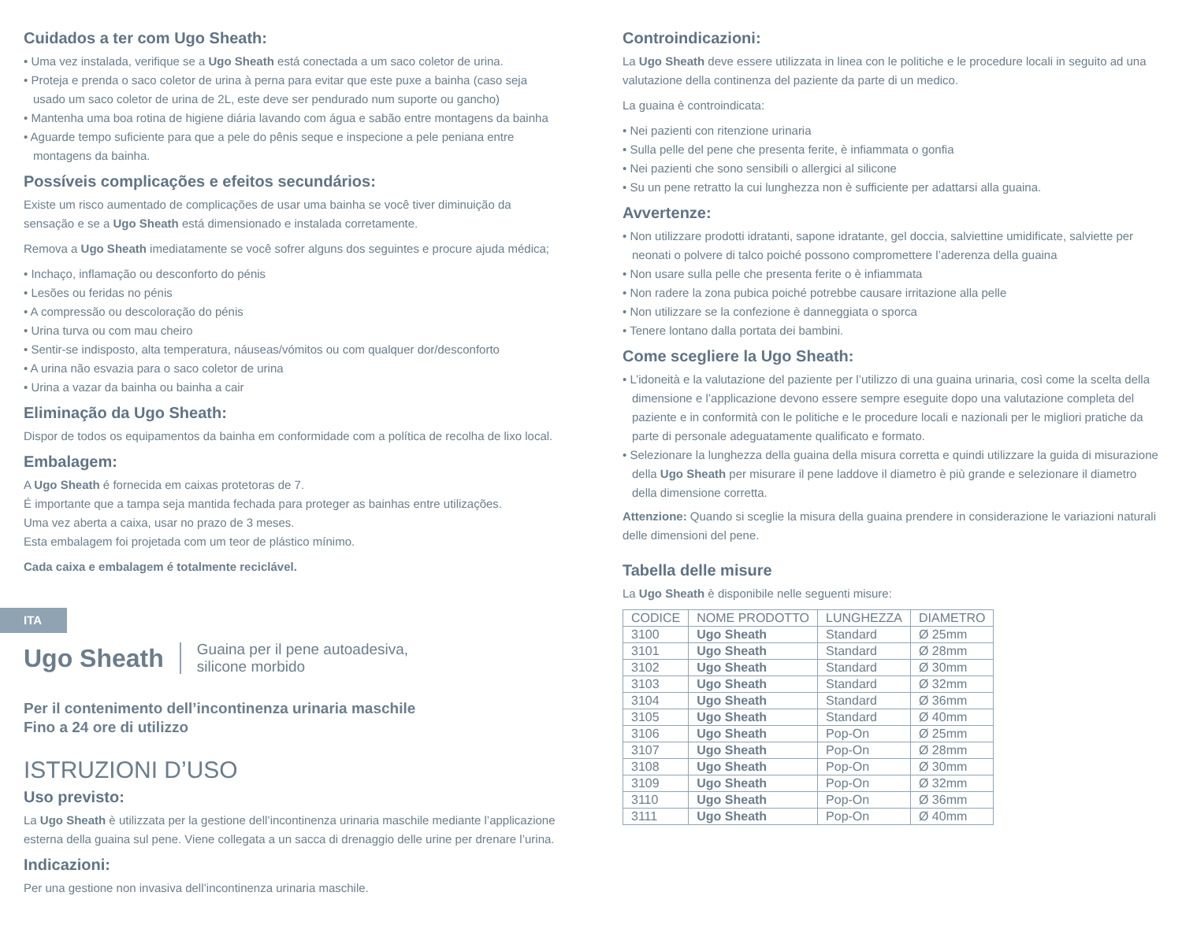Cuidados a ter com Ugo Sheath:
• Uma vez instalada, verifique se a Ugo Sheath está conectada a um saco coletor de urina.
• Proteja e prenda o saco coletor de urina à perna para evitar que este puxe a bainha (caso seja usado um saco coletor de urina de 2L, este deve ser pendurado num suporte ou gancho)
• Mantenha uma boa rotina de higiene diária lavando com água e sabão entre montagens da bainha
• Aguarde tempo suficiente para que a pele do pênis seque e inspecione a pele peniana entre montagens da bainha.
Possíveis complicações e efeitos secundários:
Existe um risco aumentado de complicações de usar uma bainha se você tiver diminuição da sensação e se a Ugo Sheath está dimensionado e instalada corretamente.
Remova a Ugo Sheath imediatamente se você sofrer alguns dos seguintes e procure ajuda médica;
• Inchaço, inflamação ou desconforto do pénis
• Lesões ou feridas no pénis
• A compressão ou descoloração do pénis
• Urina turva ou com mau cheiro
• Sentir-se indisposto, alta temperatura, náuseas/vómitos ou com qualquer dor/desconforto
• A urina não esvazia para o saco coletor de urina
• Urina a vazar da bainha ou bainha a cair
Eliminação da Ugo Sheath:
Dispor de todos os equipamentos da bainha em conformidade com a política de recolha de lixo local.
Embalagem:
A Ugo Sheath é fornecida em caixas protetoras de 7.
É importante que a tampa seja mantida fechada para proteger as bainhas entre utilizações.
Uma vez aberta a caixa, usar no prazo de 3 meses.
Esta embalagem foi projetada com um teor de plástico mínimo.
Cada caixa e embalagem é totalmente reciclável.
ITA
Ugo Sheath Guaina per il pene autoadesiva,
silicone morbido
Per il contenimento dell’incontinenza urinaria maschile
Fino a 24 ore di utilizzo
ISTRUZIONI D’USO
Uso previsto:
La Ugo Sheath è utilizzata per la gestione dell’incontinenza urinaria maschile mediante l’applicazione esterna della guaina sul pene. Viene collegata a un sacca di drenaggio delle urine per drenare l’urina.
Indicazioni:
Per una gestione non invasiva dell’incontinenza urinaria maschile.
Controindicazioni:
La Ugo Sheath deve essere utilizzata in linea con le politiche e le procedure locali in seguito ad una valutazione della continenza del paziente da parte di un medico.
La guaina è controindicata:
• Nei pazienti con ritenzione urinaria
• Sulla pelle del pene che presenta ferite, è infiammata o gonfia
• Nei pazienti che sono sensibili o allergici al silicone
• Su un pene retratto la cui lunghezza non è sufficiente per adattarsi alla guaina.
Avvertenze:
• Non utilizzare prodotti idratanti, sapone idratante, gel doccia, salviettine umidificate, salviette per neonati o polvere di talco poiché possono compromettere l’aderenza della guaina
• Non usare sulla pelle che presenta ferite o è infiammata
• Non radere la zona pubica poiché potrebbe causare irritazione alla pelle
• Non utilizzare se la confezione è danneggiata o sporca
• Tenere lontano dalla portata dei bambini.
Come scegliere la Ugo Sheath:
• L’idoneità e la valutazione del paziente per l’utilizzo di una guaina urinaria, così come la scelta della dimensione e l’applicazione devono essere sempre eseguite dopo una valutazione completa del paziente e in conformità con le politiche e le procedure locali e nazionali per le migliori pratiche da parte di personale adeguatamente qualificato e formato.
• Selezionare la lunghezza della guaina della misura corretta e quindi utilizzare la guida di misurazione della Ugo Sheath per misurare il pene laddove il diametro è più grande e selezionare il diametro della dimensione corretta.
Attenzione: Quando si sceglie la misura della guaina prendere in considerazione le variazioni naturali delle dimensioni del pene.
Tabella delle misure
La Ugo Sheath è disponibile nelle seguenti misure:
| CODICE | NOME PRODOTTO | LUNGHEZZA | DIAMETRO |
| --- | --- | --- | --- |
| 3100 | Ugo Sheath | Standard | Ø 25mm |
| 3101 | Ugo Sheath | Standard | Ø 28mm |
| 3102 | Ugo Sheath | Standard | Ø 30mm |
| 3103 | Ugo Sheath | Standard | Ø 32mm |
| 3104 | Ugo Sheath | Standard | Ø 36mm |
| 3105 | Ugo Sheath | Standard | Ø 40mm |
| 3106 | Ugo Sheath | Pop-On | Ø 25mm |
| 3107 | Ugo Sheath | Pop-On | Ø 28mm |
| 3108 | Ugo Sheath | Pop-On | Ø 30mm |
| 3109 | Ugo Sheath | Pop-On | Ø 32mm |
| 3110 | Ugo Sheath | Pop-On | Ø 36mm |
| 3111 | Ugo Sheath | Pop-On | Ø 40mm |